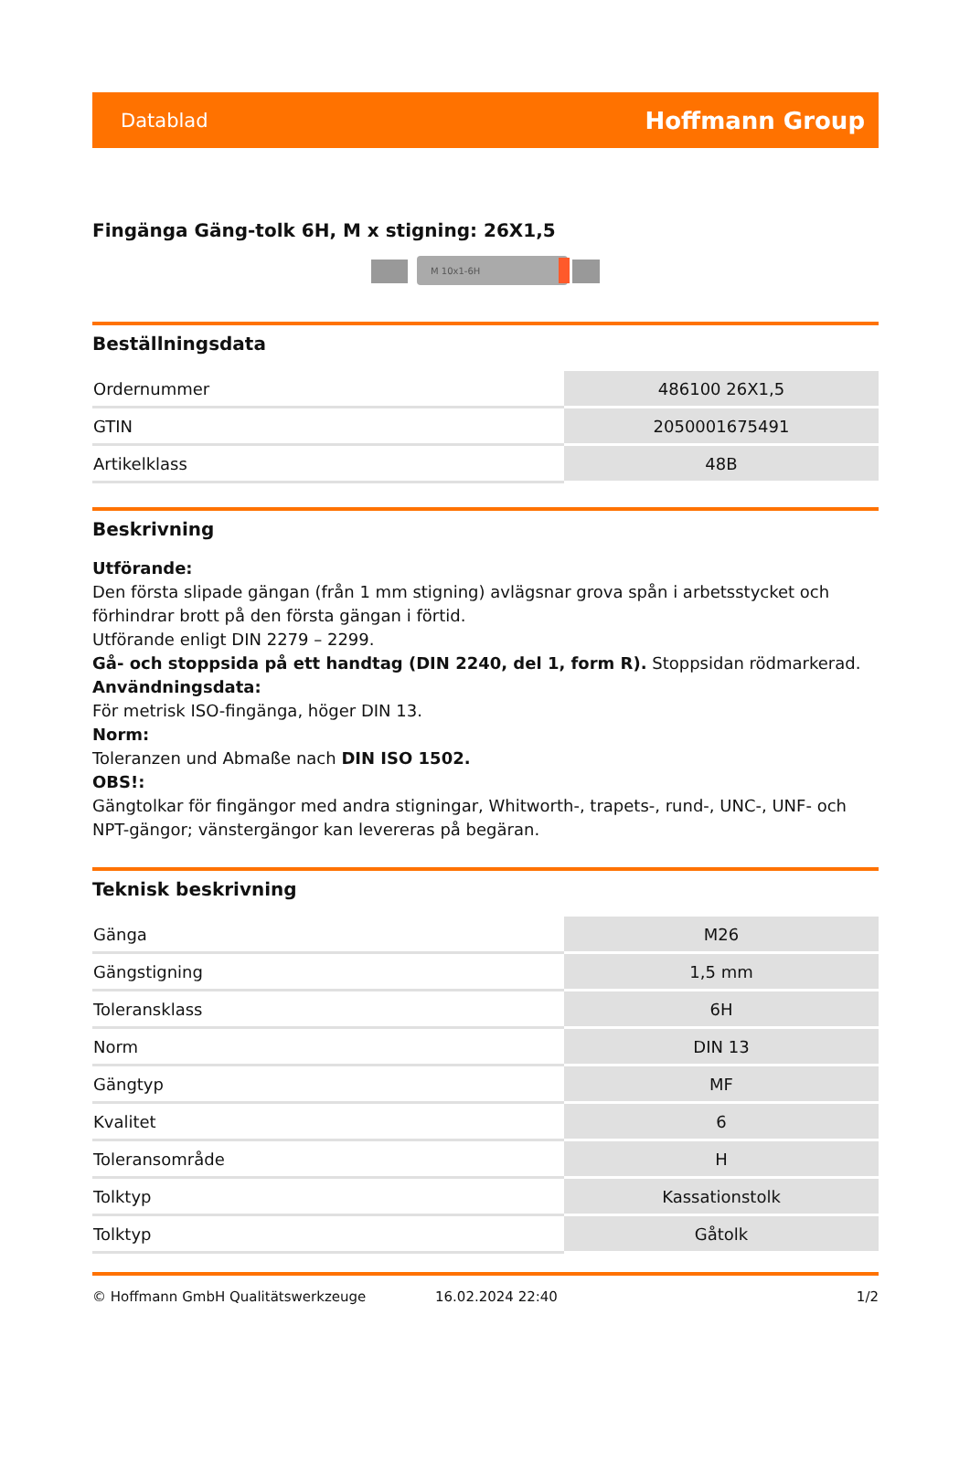Datablad Hoffmann Group
Fingänga Gäng-tolk 6H, M x stigning: 26X1,5
M 10x1-6H
Beställningsdata
| Ordernummer | 486100 26X1,5 |
| GTIN | 2050001675491 |
| Artikelklass | 48B |
Beskrivning
Utförande:
Den första slipade gängan (från 1 mm stigning) avlägsnar grova spån i arbetsstycket och förhindrar brott på den första gängan i förtid.
Utförande enligt DIN 2279 – 2299.
Gå- och stoppsida på ett handtag (DIN 2240, del 1, form R). Stoppsidan rödmarkerad.
Användningsdata:
För metrisk ISO-fingänga, höger DIN 13.
Norm:
Toleranzen und Abmaße nach DIN ISO 1502.
OBS!:
Gängtolkar för fingängor med andra stigningar, Whitworth-, trapets-, rund-, UNC-, UNF- och NPT-gängor; vänstergängor kan levereras på begäran.
Teknisk beskrivning
| Gänga | M26 |
| Gängstigning | 1,5 mm |
| Toleransklass | 6H |
| Norm | DIN 13 |
| Gängtyp | MF |
| Kvalitet | 6 |
| Toleransområde | H |
| Tolktyp | Kassationstolk |
| Tolktyp | Gåtolk |
© Hoffmann GmbH Qualitätswerkzeuge 16.02.2024 22:40 1/2